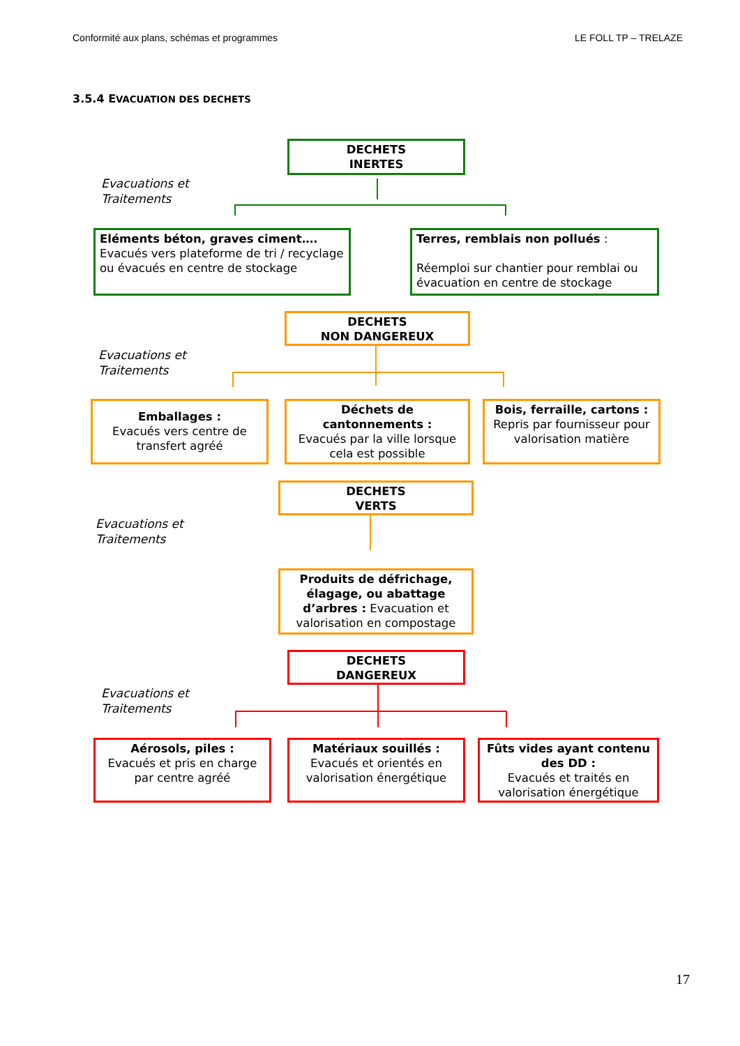Conformité aux plans, schémas et programmes LE FOLL TP – TRELAZE
3.5.4 EVACUATION DES DECHETS
DECHETS
INERTES
Evacuations et
Traitements
Eléments béton, graves ciment….
Evacués vers plateforme de tri / recyclage ou évacués en centre de stockage
Terres, remblais non pollués :
Réemploi sur chantier pour remblai ou évacuation en centre de stockage
DECHETS
NON DANGEREUX
Evacuations et
Traitements
Emballages :
Evacués vers centre de transfert agréé
Déchets de cantonnements :
Evacués par la ville lorsque cela est possible
Bois, ferraille, cartons :
Repris par fournisseur pour valorisation matière
DECHETS
VERTS
Evacuations et
Traitements
Produits de défrichage, élagage, ou abattage d’arbres : Evacuation et valorisation en compostage
DECHETS
DANGEREUX
Evacuations et
Traitements
Aérosols, piles :
Evacués et pris en charge par centre agréé
Matériaux souillés :
Evacués et orientés en valorisation énergétique
Fûts vides ayant contenu des DD :
Evacués et traités en valorisation énergétique
17